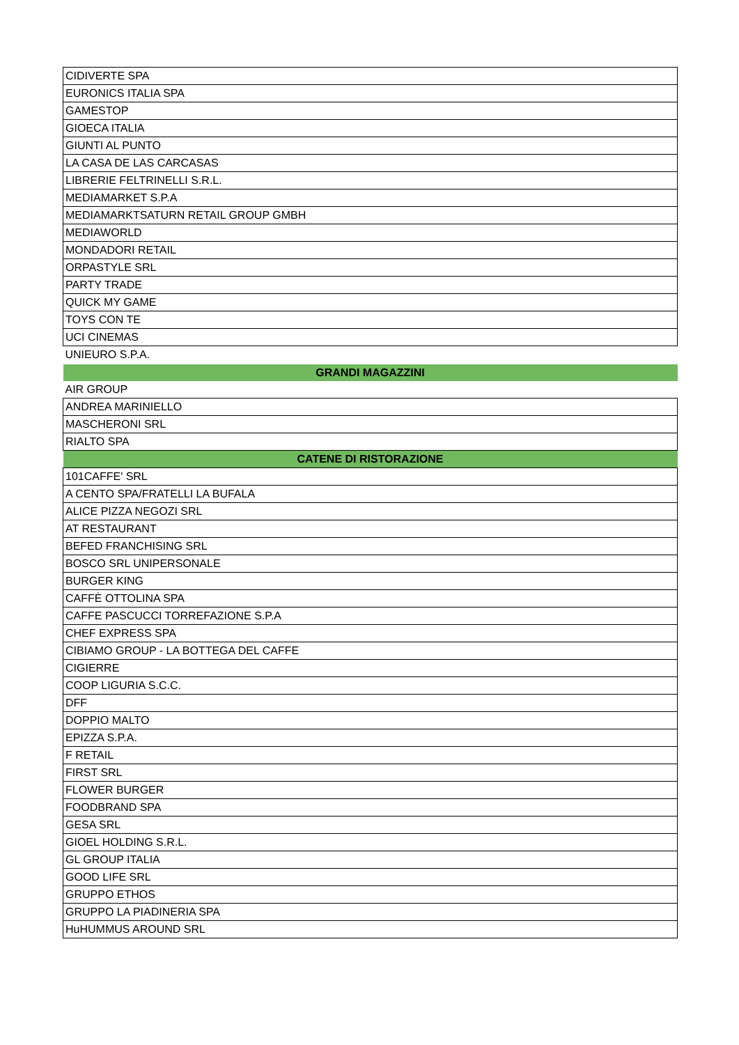| CIDIVERTE SPA | |
| EURONICS ITALIA SPA | |
| GAMESTOP | |
| GIOECA ITALIA | |
| GIUNTI AL PUNTO | |
| LA CASA DE LAS CARCASAS | |
| LIBRERIE FELTRINELLI S.R.L. | |
| MEDIAMARKET S.P.A | |
| MEDIAMARKTSATURN RETAIL GROUP GMBH | |
| MEDIAWORLD | |
| MONDADORI RETAIL | |
| ORPASTYLE SRL | |
| PARTY TRADE | |
| QUICK MY GAME | |
| TOYS CON TE | |
| UCI CINEMAS | |
| UNIEURO S.P.A. | |
| GRANDI MAGAZZINI | |
| AIR GROUP | |
| ANDREA MARINIELLO | |
| MASCHERONI SRL | |
| RIALTO SPA | |
| CATENE DI RISTORAZIONE | |
| 101CAFFE' SRL | |
| A CENTO SPA/FRATELLI LA BUFALA | |
| ALICE PIZZA NEGOZI SRL | |
| AT RESTAURANT | |
| BEFED FRANCHISING SRL | |
| BOSCO SRL UNIPERSONALE | |
| BURGER KING | |
| CAFFÈ OTTOLINA SPA | |
| CAFFE PASCUCCI TORREFAZIONE S.P.A | |
| CHEF EXPRESS SPA | |
| CIBIAMO GROUP - LA BOTTEGA DEL CAFFE | |
| CIGIERRE | |
| COOP LIGURIA S.C.C. | |
| DFF | |
| DOPPIO MALTO | |
| EPIZZA S.P.A. | |
| F RETAIL | |
| FIRST SRL | |
| FLOWER BURGER | |
| FOODBRAND SPA | |
| GESA SRL | |
| GIOEL HOLDING S.R.L. | |
| GL GROUP ITALIA | |
| GOOD LIFE SRL | |
| GRUPPO ETHOS | |
| GRUPPO LA PIADINERIA SPA | |
| HuHUMMUS AROUND SRL | |